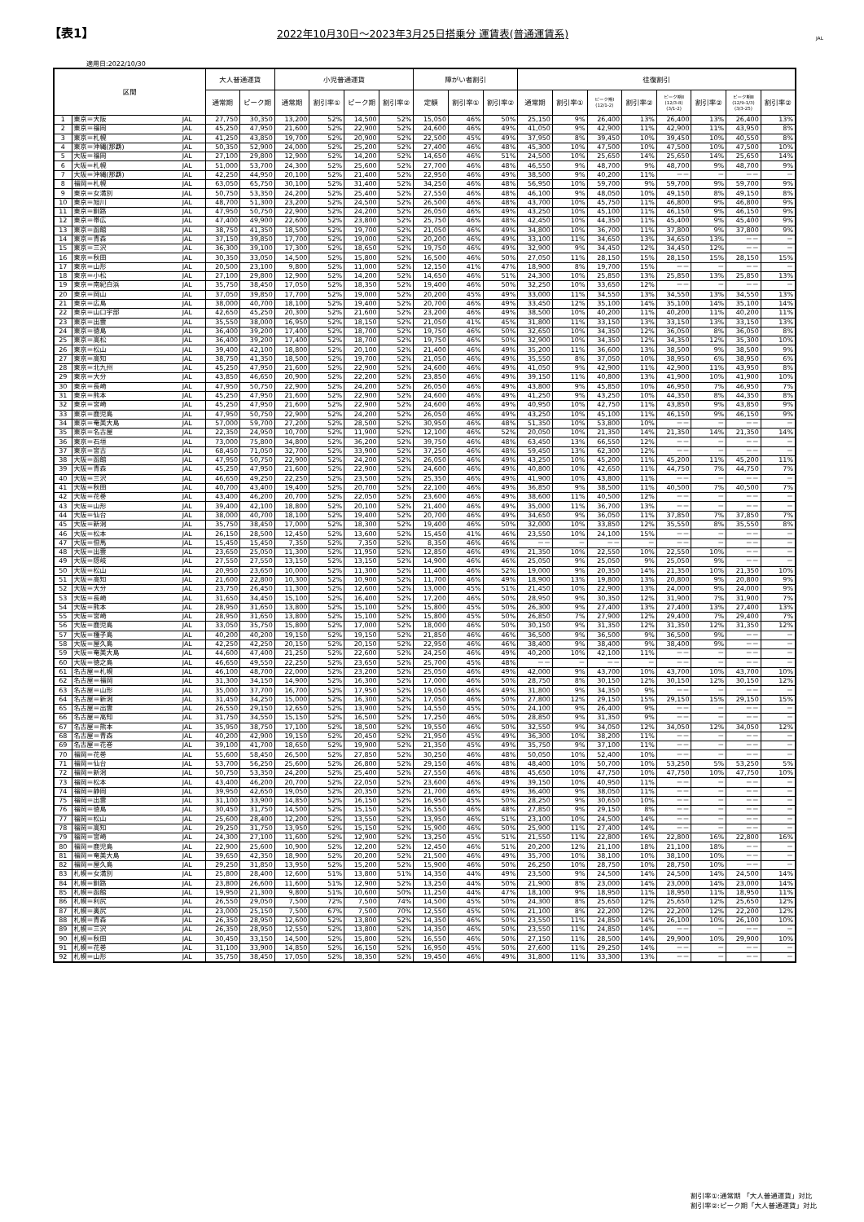【表1】
2022年10月30日～2023年3月25日搭乗分 運賃表(普通運賃系)
JAL
適用日:2022/10/30
| 区間 | | | 大人普通運賃 | | 小児普通運賃 | | | | 障がい者割引 | | | 往復割引 | | | | | | | |
| --- | --- | --- | --- | --- | --- | --- | --- | --- | --- | --- | --- | --- | --- | --- | --- | --- | --- | --- | --- |
| | | | 通常期 | ピーク期 | 通常期 | 割引率① | ピーク期 | 割引率② | 定額 | 割引率① | 割引率② | 通常期 | 割引率① | ピーク期Ⅰ (12/1-2) | 割引率② | ピーク期Ⅱ (12/3-8) (3/1-2) | 割引率② | ピーク期Ⅲ (12/9-1/3) (3/3-25) | 割引率② |
| 1 | 東京＝大阪 | JAL | 27,750 | 30,350 | 13,200 | 52% | 14,500 | 52% | 15,050 | 46% | 50% | 25,150 | 9% | 26,400 | 13% | 26,400 | 13% | 26,400 | 13% |
| 2 | 東京＝福岡 | JAL | 45,250 | 47,950 | 21,600 | 52% | 22,900 | 52% | 24,600 | 46% | 49% | 41,050 | 9% | 42,900 | 11% | 42,900 | 11% | 43,950 | 8% |
| 3 | 東京＝札幌 | JAL | 41,250 | 43,850 | 19,700 | 52% | 20,900 | 52% | 22,500 | 45% | 49% | 37,950 | 8% | 39,450 | 10% | 39,450 | 10% | 40,550 | 8% |
| 4 | 東京＝沖縄(那覇) | JAL | 50,350 | 52,900 | 24,000 | 52% | 25,200 | 52% | 27,400 | 46% | 48% | 45,300 | 10% | 47,500 | 10% | 47,500 | 10% | 47,500 | 10% |
| 5 | 大阪＝福岡 | JAL | 27,100 | 29,800 | 12,900 | 52% | 14,200 | 52% | 14,650 | 46% | 51% | 24,500 | 10% | 25,650 | 14% | 25,650 | 14% | 25,650 | 14% |
| 6 | 大阪＝札幌 | JAL | 51,000 | 53,700 | 24,300 | 52% | 25,600 | 52% | 27,700 | 46% | 48% | 46,550 | 9% | 48,700 | 9% | 48,700 | 9% | 48,700 | 9% |
| 7 | 大阪＝沖縄(那覇) | JAL | 42,250 | 44,950 | 20,100 | 52% | 21,400 | 52% | 22,950 | 46% | 49% | 38,500 | 9% | 40,200 | 11% | －－ | － | －－ | － |
| 8 | 福岡＝札幌 | JAL | 63,050 | 65,750 | 30,100 | 52% | 31,400 | 52% | 34,250 | 46% | 48% | 56,950 | 10% | 59,700 | 9% | 59,700 | 9% | 59,700 | 9% |
| 9 | 東京＝女満別 | JAL | 50,750 | 53,350 | 24,200 | 52% | 25,400 | 52% | 27,550 | 46% | 48% | 46,100 | 9% | 48,050 | 10% | 49,150 | 8% | 49,150 | 8% |
| 10 | 東京＝旭川 | JAL | 48,700 | 51,300 | 23,200 | 52% | 24,500 | 52% | 26,500 | 46% | 48% | 43,700 | 10% | 45,750 | 11% | 46,800 | 9% | 46,800 | 9% |
| 11 | 東京＝釧路 | JAL | 47,950 | 50,750 | 22,900 | 52% | 24,200 | 52% | 26,050 | 46% | 49% | 43,250 | 10% | 45,100 | 11% | 46,150 | 9% | 46,150 | 9% |
| 12 | 東京＝帯広 | JAL | 47,400 | 49,900 | 22,600 | 52% | 23,800 | 52% | 25,750 | 46% | 48% | 42,450 | 10% | 44,350 | 11% | 45,400 | 9% | 45,400 | 9% |
| 13 | 東京＝函館 | JAL | 38,750 | 41,350 | 18,500 | 52% | 19,700 | 52% | 21,050 | 46% | 49% | 34,800 | 10% | 36,700 | 11% | 37,800 | 9% | 37,800 | 9% |
| 14 | 東京＝青森 | JAL | 37,150 | 39,850 | 17,700 | 52% | 19,000 | 52% | 20,200 | 46% | 49% | 33,100 | 11% | 34,650 | 13% | 34,650 | 13% | －－ | － |
| 15 | 東京＝三沢 | JAL | 36,300 | 39,100 | 17,300 | 52% | 18,650 | 52% | 19,750 | 46% | 49% | 32,900 | 9% | 34,450 | 12% | 34,450 | 12% | －－ | － |
| 16 | 東京＝秋田 | JAL | 30,350 | 33,050 | 14,500 | 52% | 15,800 | 52% | 16,500 | 46% | 50% | 27,050 | 11% | 28,150 | 15% | 28,150 | 15% | 28,150 | 15% |
| 17 | 東京＝山形 | JAL | 20,500 | 23,100 | 9,800 | 52% | 11,000 | 52% | 12,150 | 41% | 47% | 18,900 | 8% | 19,700 | 15% | －－ | － | －－ | － |
| 18 | 東京＝小松 | JAL | 27,100 | 29,800 | 12,900 | 52% | 14,200 | 52% | 14,650 | 46% | 51% | 24,300 | 10% | 25,850 | 13% | 25,850 | 13% | 25,850 | 13% |
| 19 | 東京＝南紀白浜 | JAL | 35,750 | 38,450 | 17,050 | 52% | 18,350 | 52% | 19,400 | 46% | 50% | 32,250 | 10% | 33,650 | 12% | －－ | － | －－ | － |
| 20 | 東京＝岡山 | JAL | 37,050 | 39,850 | 17,700 | 52% | 19,000 | 52% | 20,200 | 45% | 49% | 33,000 | 11% | 34,550 | 13% | 34,550 | 13% | 34,550 | 13% |
| 21 | 東京＝広島 | JAL | 38,000 | 40,700 | 18,100 | 52% | 19,400 | 52% | 20,700 | 46% | 49% | 33,450 | 12% | 35,100 | 14% | 35,100 | 14% | 35,100 | 14% |
| 22 | 東京＝山口宇部 | JAL | 42,650 | 45,250 | 20,300 | 52% | 21,600 | 52% | 23,200 | 46% | 49% | 38,500 | 10% | 40,200 | 11% | 40,200 | 11% | 40,200 | 11% |
| 23 | 東京＝出雲 | JAL | 35,550 | 38,000 | 16,950 | 52% | 18,150 | 52% | 21,050 | 41% | 45% | 31,800 | 11% | 33,150 | 13% | 33,150 | 13% | 33,150 | 13% |
| 24 | 東京＝徳島 | JAL | 36,400 | 39,200 | 17,400 | 52% | 18,700 | 52% | 19,750 | 46% | 50% | 32,650 | 10% | 34,350 | 12% | 36,050 | 8% | 36,050 | 8% |
| 25 | 東京＝高松 | JAL | 36,400 | 39,200 | 17,400 | 52% | 18,700 | 52% | 19,750 | 46% | 50% | 32,900 | 10% | 34,350 | 12% | 34,350 | 12% | 35,300 | 10% |
| 26 | 東京＝松山 | JAL | 39,400 | 42,100 | 18,800 | 52% | 20,100 | 52% | 21,400 | 46% | 49% | 35,200 | 11% | 36,600 | 13% | 38,500 | 9% | 38,500 | 9% |
| 27 | 東京＝高知 | JAL | 38,750 | 41,350 | 18,500 | 52% | 19,700 | 52% | 21,050 | 46% | 49% | 35,550 | 8% | 37,050 | 10% | 38,950 | 6% | 38,950 | 6% |
| 28 | 東京＝北九州 | JAL | 45,250 | 47,950 | 21,600 | 52% | 22,900 | 52% | 24,600 | 46% | 49% | 41,050 | 9% | 42,900 | 11% | 42,900 | 11% | 43,950 | 8% |
| 29 | 東京＝大分 | JAL | 43,850 | 46,650 | 20,900 | 52% | 22,200 | 52% | 23,850 | 46% | 49% | 39,150 | 11% | 40,800 | 13% | 41,900 | 10% | 41,900 | 10% |
| 30 | 東京＝長崎 | JAL | 47,950 | 50,750 | 22,900 | 52% | 24,200 | 52% | 26,050 | 46% | 49% | 43,800 | 9% | 45,850 | 10% | 46,950 | 7% | 46,950 | 7% |
| 31 | 東京＝熊本 | JAL | 45,250 | 47,950 | 21,600 | 52% | 22,900 | 52% | 24,600 | 46% | 49% | 41,250 | 9% | 43,250 | 10% | 44,350 | 8% | 44,350 | 8% |
| 32 | 東京＝宮崎 | JAL | 45,250 | 47,950 | 21,600 | 52% | 22,900 | 52% | 24,600 | 46% | 49% | 40,950 | 10% | 42,750 | 11% | 43,850 | 9% | 43,850 | 9% |
| 33 | 東京＝鹿児島 | JAL | 47,950 | 50,750 | 22,900 | 52% | 24,200 | 52% | 26,050 | 46% | 49% | 43,250 | 10% | 45,100 | 11% | 46,150 | 9% | 46,150 | 9% |
| 34 | 東京＝奄美大島 | JAL | 57,000 | 59,700 | 27,200 | 52% | 28,500 | 52% | 30,950 | 46% | 48% | 51,350 | 10% | 53,800 | 10% | －－ | － | －－ | － |
| 35 | 東京＝名古屋 | JAL | 22,350 | 24,950 | 10,700 | 52% | 11,900 | 52% | 12,100 | 46% | 52% | 20,050 | 10% | 21,350 | 14% | 21,350 | 14% | 21,350 | 14% |
| 36 | 東京＝石垣 | JAL | 73,000 | 75,800 | 34,800 | 52% | 36,200 | 52% | 39,750 | 46% | 48% | 63,450 | 13% | 66,550 | 12% | －－ | － | －－ | － |
| 37 | 東京＝宮古 | JAL | 68,450 | 71,050 | 32,700 | 52% | 33,900 | 52% | 37,250 | 46% | 48% | 59,450 | 13% | 62,300 | 12% | －－ | － | －－ | － |
| 38 | 大阪＝函館 | JAL | 47,950 | 50,750 | 22,900 | 52% | 24,200 | 52% | 26,050 | 46% | 49% | 43,250 | 10% | 45,200 | 11% | 45,200 | 11% | 45,200 | 11% |
| 39 | 大阪＝青森 | JAL | 45,250 | 47,950 | 21,600 | 52% | 22,900 | 52% | 24,600 | 46% | 49% | 40,800 | 10% | 42,650 | 11% | 44,750 | 7% | 44,750 | 7% |
| 40 | 大阪＝三沢 | JAL | 46,650 | 49,250 | 22,250 | 52% | 23,500 | 52% | 25,350 | 46% | 49% | 41,900 | 10% | 43,800 | 11% | －－ | － | －－ | － |
| 41 | 大阪＝秋田 | JAL | 40,700 | 43,400 | 19,400 | 52% | 20,700 | 52% | 22,100 | 46% | 49% | 36,850 | 9% | 38,500 | 11% | 40,500 | 7% | 40,500 | 7% |
| 42 | 大阪＝花巻 | JAL | 43,400 | 46,200 | 20,700 | 52% | 22,050 | 52% | 23,600 | 46% | 49% | 38,600 | 11% | 40,500 | 12% | －－ | － | －－ | － |
| 43 | 大阪＝山形 | JAL | 39,400 | 42,100 | 18,800 | 52% | 20,100 | 52% | 21,400 | 46% | 49% | 35,000 | 11% | 36,700 | 13% | －－ | － | －－ | － |
| 44 | 大阪＝仙台 | JAL | 38,000 | 40,700 | 18,100 | 52% | 19,400 | 52% | 20,700 | 46% | 49% | 34,650 | 9% | 36,050 | 11% | 37,850 | 7% | 37,850 | 7% |
| 45 | 大阪＝新潟 | JAL | 35,750 | 38,450 | 17,000 | 52% | 18,300 | 52% | 19,400 | 46% | 50% | 32,000 | 10% | 33,850 | 12% | 35,550 | 8% | 35,550 | 8% |
| 46 | 大阪＝松本 | JAL | 26,150 | 28,500 | 12,450 | 52% | 13,600 | 52% | 15,450 | 41% | 46% | 23,550 | 10% | 24,100 | 15% | －－ | － | －－ | － |
| 47 | 大阪＝但馬 | JAL | 15,450 | 15,450 | 7,350 | 52% | 7,350 | 52% | 8,350 | 46% | 46% | －－ | － | －－ | － | －－ | － | －－ | － |
| 48 | 大阪＝出雲 | JAL | 23,650 | 25,050 | 11,300 | 52% | 11,950 | 52% | 12,850 | 46% | 49% | 21,350 | 10% | 22,550 | 10% | 22,550 | 10% | －－ | － |
| 49 | 大阪＝隠岐 | JAL | 27,550 | 27,550 | 13,150 | 52% | 13,150 | 52% | 14,900 | 46% | 46% | 25,050 | 9% | 25,050 | 9% | 25,050 | 9% | －－ | － |
| 50 | 大阪＝松山 | JAL | 20,950 | 23,650 | 10,000 | 52% | 11,300 | 52% | 11,400 | 46% | 52% | 19,000 | 9% | 20,350 | 14% | 21,350 | 10% | 21,350 | 10% |
| 51 | 大阪＝高知 | JAL | 21,600 | 22,800 | 10,300 | 52% | 10,900 | 52% | 11,700 | 46% | 49% | 18,900 | 13% | 19,800 | 13% | 20,800 | 9% | 20,800 | 9% |
| 52 | 大阪＝大分 | JAL | 23,750 | 26,450 | 11,300 | 52% | 12,600 | 52% | 13,000 | 45% | 51% | 21,450 | 10% | 22,900 | 13% | 24,000 | 9% | 24,000 | 9% |
| 53 | 大阪＝長崎 | JAL | 31,650 | 34,450 | 15,100 | 52% | 16,400 | 52% | 17,200 | 46% | 50% | 28,950 | 9% | 30,350 | 12% | 31,900 | 7% | 31,900 | 7% |
| 54 | 大阪＝熊本 | JAL | 28,950 | 31,650 | 13,800 | 52% | 15,100 | 52% | 15,800 | 45% | 50% | 26,300 | 9% | 27,400 | 13% | 27,400 | 13% | 27,400 | 13% |
| 55 | 大阪＝宮崎 | JAL | 28,950 | 31,650 | 13,800 | 52% | 15,100 | 52% | 15,800 | 45% | 50% | 26,850 | 7% | 27,900 | 12% | 29,400 | 7% | 29,400 | 7% |
| 56 | 大阪＝鹿児島 | JAL | 33,050 | 35,750 | 15,800 | 52% | 17,000 | 52% | 18,000 | 46% | 50% | 30,150 | 9% | 31,350 | 12% | 31,350 | 12% | 31,350 | 12% |
| 57 | 大阪＝種子島 | JAL | 40,200 | 40,200 | 19,150 | 52% | 19,150 | 52% | 21,850 | 46% | 46% | 36,500 | 9% | 36,500 | 9% | 36,500 | 9% | －－ | － |
| 58 | 大阪＝屋久島 | JAL | 42,250 | 42,250 | 20,150 | 52% | 20,150 | 52% | 22,950 | 46% | 46% | 38,400 | 9% | 38,400 | 9% | 38,400 | 9% | －－ | － |
| 59 | 大阪＝奄美大島 | JAL | 44,600 | 47,400 | 21,250 | 52% | 22,600 | 52% | 24,250 | 46% | 49% | 40,200 | 10% | 42,100 | 11% | －－ | － | －－ | － |
| 60 | 大阪＝徳之島 | JAL | 46,650 | 49,550 | 22,250 | 52% | 23,650 | 52% | 25,700 | 45% | 48% | －－ | － | －－ | － | －－ | － | －－ | － |
| 61 | 名古屋＝札幌 | JAL | 46,100 | 48,700 | 22,000 | 52% | 23,200 | 52% | 25,050 | 46% | 49% | 42,000 | 9% | 43,700 | 10% | 43,700 | 10% | 43,700 | 10% |
| 62 | 名古屋＝福岡 | JAL | 31,300 | 34,150 | 14,900 | 52% | 16,300 | 52% | 17,000 | 46% | 50% | 28,750 | 8% | 30,150 | 12% | 30,150 | 12% | 30,150 | 12% |
| 63 | 名古屋＝山形 | JAL | 35,000 | 37,700 | 16,700 | 52% | 17,950 | 52% | 19,050 | 46% | 49% | 31,800 | 9% | 34,350 | 9% | －－ | － | －－ | － |
| 64 | 名古屋＝新潟 | JAL | 31,450 | 34,250 | 15,000 | 52% | 16,300 | 52% | 17,050 | 46% | 50% | 27,800 | 12% | 29,150 | 15% | 29,150 | 15% | 29,150 | 15% |
| 65 | 名古屋＝出雲 | JAL | 26,550 | 29,150 | 12,650 | 52% | 13,900 | 52% | 14,550 | 45% | 50% | 24,100 | 9% | 26,400 | 9% | －－ | － | －－ | － |
| 66 | 名古屋＝高知 | JAL | 31,750 | 34,550 | 15,150 | 52% | 16,500 | 52% | 17,250 | 46% | 50% | 28,850 | 9% | 31,350 | 9% | －－ | － | －－ | － |
| 67 | 名古屋＝熊本 | JAL | 35,950 | 38,750 | 17,100 | 52% | 18,500 | 52% | 19,550 | 46% | 50% | 32,550 | 9% | 34,050 | 12% | 34,050 | 12% | 34,050 | 12% |
| 68 | 名古屋＝青森 | JAL | 40,200 | 42,900 | 19,150 | 52% | 20,450 | 52% | 21,950 | 45% | 49% | 36,300 | 10% | 38,200 | 11% | －－ | － | －－ | － |
| 69 | 名古屋＝花巻 | JAL | 39,100 | 41,700 | 18,650 | 52% | 19,900 | 52% | 21,350 | 45% | 49% | 35,750 | 9% | 37,100 | 11% | －－ | － | －－ | － |
| 70 | 福岡＝花巻 | JAL | 55,600 | 58,450 | 26,500 | 52% | 27,850 | 52% | 30,250 | 46% | 48% | 50,050 | 10% | 52,400 | 10% | －－ | － | －－ | － |
| 71 | 福岡＝仙台 | JAL | 53,700 | 56,250 | 25,600 | 52% | 26,800 | 52% | 29,150 | 46% | 48% | 48,400 | 10% | 50,700 | 10% | 53,250 | 5% | 53,250 | 5% |
| 72 | 福岡＝新潟 | JAL | 50,750 | 53,350 | 24,200 | 52% | 25,400 | 52% | 27,550 | 46% | 48% | 45,650 | 10% | 47,750 | 10% | 47,750 | 10% | 47,750 | 10% |
| 73 | 福岡＝松本 | JAL | 43,400 | 46,200 | 20,700 | 52% | 22,050 | 52% | 23,600 | 46% | 49% | 39,150 | 10% | 40,950 | 11% | －－ | － | －－ | － |
| 74 | 福岡＝静岡 | JAL | 39,950 | 42,650 | 19,050 | 52% | 20,350 | 52% | 21,700 | 46% | 49% | 36,400 | 9% | 38,050 | 11% | －－ | － | －－ | － |
| 75 | 福岡＝出雲 | JAL | 31,100 | 33,900 | 14,850 | 52% | 16,150 | 52% | 16,950 | 45% | 50% | 28,250 | 9% | 30,650 | 10% | －－ | － | －－ | － |
| 76 | 福岡＝徳島 | JAL | 30,450 | 31,750 | 14,500 | 52% | 15,150 | 52% | 16,550 | 46% | 48% | 27,850 | 9% | 29,150 | 8% | －－ | － | －－ | － |
| 77 | 福岡＝松山 | JAL | 25,600 | 28,400 | 12,200 | 52% | 13,550 | 52% | 13,950 | 46% | 51% | 23,100 | 10% | 24,500 | 14% | －－ | － | －－ | － |
| 78 | 福岡＝高知 | JAL | 29,250 | 31,750 | 13,950 | 52% | 15,150 | 52% | 15,900 | 46% | 50% | 25,900 | 11% | 27,400 | 14% | －－ | － | －－ | － |
| 79 | 福岡＝宮崎 | JAL | 24,300 | 27,100 | 11,600 | 52% | 12,900 | 52% | 13,250 | 45% | 51% | 21,550 | 11% | 22,800 | 16% | 22,800 | 16% | 22,800 | 16% |
| 80 | 福岡＝鹿児島 | JAL | 22,900 | 25,600 | 10,900 | 52% | 12,200 | 52% | 12,450 | 46% | 51% | 20,200 | 12% | 21,100 | 18% | 21,100 | 18% | －－ | － |
| 81 | 福岡＝奄美大島 | JAL | 39,650 | 42,350 | 18,900 | 52% | 20,200 | 52% | 21,500 | 46% | 49% | 35,700 | 10% | 38,100 | 10% | 38,100 | 10% | －－ | － |
| 82 | 福岡＝屋久島 | JAL | 29,250 | 31,850 | 13,950 | 52% | 15,200 | 52% | 15,900 | 46% | 50% | 26,250 | 10% | 28,750 | 10% | 28,750 | 10% | －－ | － |
| 83 | 札幌＝女満別 | JAL | 25,800 | 28,400 | 12,600 | 51% | 13,800 | 51% | 14,350 | 44% | 49% | 23,500 | 9% | 24,500 | 14% | 24,500 | 14% | 24,500 | 14% |
| 84 | 札幌＝釧路 | JAL | 23,800 | 26,600 | 11,600 | 51% | 12,900 | 52% | 13,250 | 44% | 50% | 21,900 | 8% | 23,000 | 14% | 23,000 | 14% | 23,000 | 14% |
| 85 | 札幌＝函館 | JAL | 19,950 | 21,300 | 9,800 | 51% | 10,600 | 50% | 11,250 | 44% | 47% | 18,100 | 9% | 18,950 | 11% | 18,950 | 11% | 18,950 | 11% |
| 86 | 札幌＝利尻 | JAL | 26,550 | 29,050 | 7,500 | 72% | 7,500 | 74% | 14,500 | 45% | 50% | 24,300 | 8% | 25,650 | 12% | 25,650 | 12% | 25,650 | 12% |
| 87 | 札幌＝奥尻 | JAL | 23,000 | 25,150 | 7,500 | 67% | 7,500 | 70% | 12,550 | 45% | 50% | 21,100 | 8% | 22,200 | 12% | 22,200 | 12% | 22,200 | 12% |
| 88 | 札幌＝青森 | JAL | 26,350 | 28,950 | 12,600 | 52% | 13,800 | 52% | 14,350 | 46% | 50% | 23,550 | 11% | 24,850 | 14% | 26,100 | 10% | 26,100 | 10% |
| 89 | 札幌＝三沢 | JAL | 26,350 | 28,950 | 12,550 | 52% | 13,800 | 52% | 14,350 | 46% | 50% | 23,550 | 11% | 24,850 | 14% | －－ | － | －－ | － |
| 90 | 札幌＝秋田 | JAL | 30,450 | 33,150 | 14,500 | 52% | 15,800 | 52% | 16,550 | 46% | 50% | 27,150 | 11% | 28,500 | 14% | 29,900 | 10% | 29,900 | 10% |
| 91 | 札幌＝花巻 | JAL | 31,100 | 33,900 | 14,850 | 52% | 16,150 | 52% | 16,950 | 45% | 50% | 27,600 | 11% | 29,250 | 14% | －－ | － | －－ | － |
| 92 | 札幌＝山形 | JAL | 35,750 | 38,450 | 17,050 | 52% | 18,350 | 52% | 19,450 | 46% | 49% | 31,800 | 11% | 33,300 | 13% | －－ | － | －－ | － |
割引率①:通常期 「大人普通運賃」対比
割引率②:ピーク期「大人普通運賃」対比